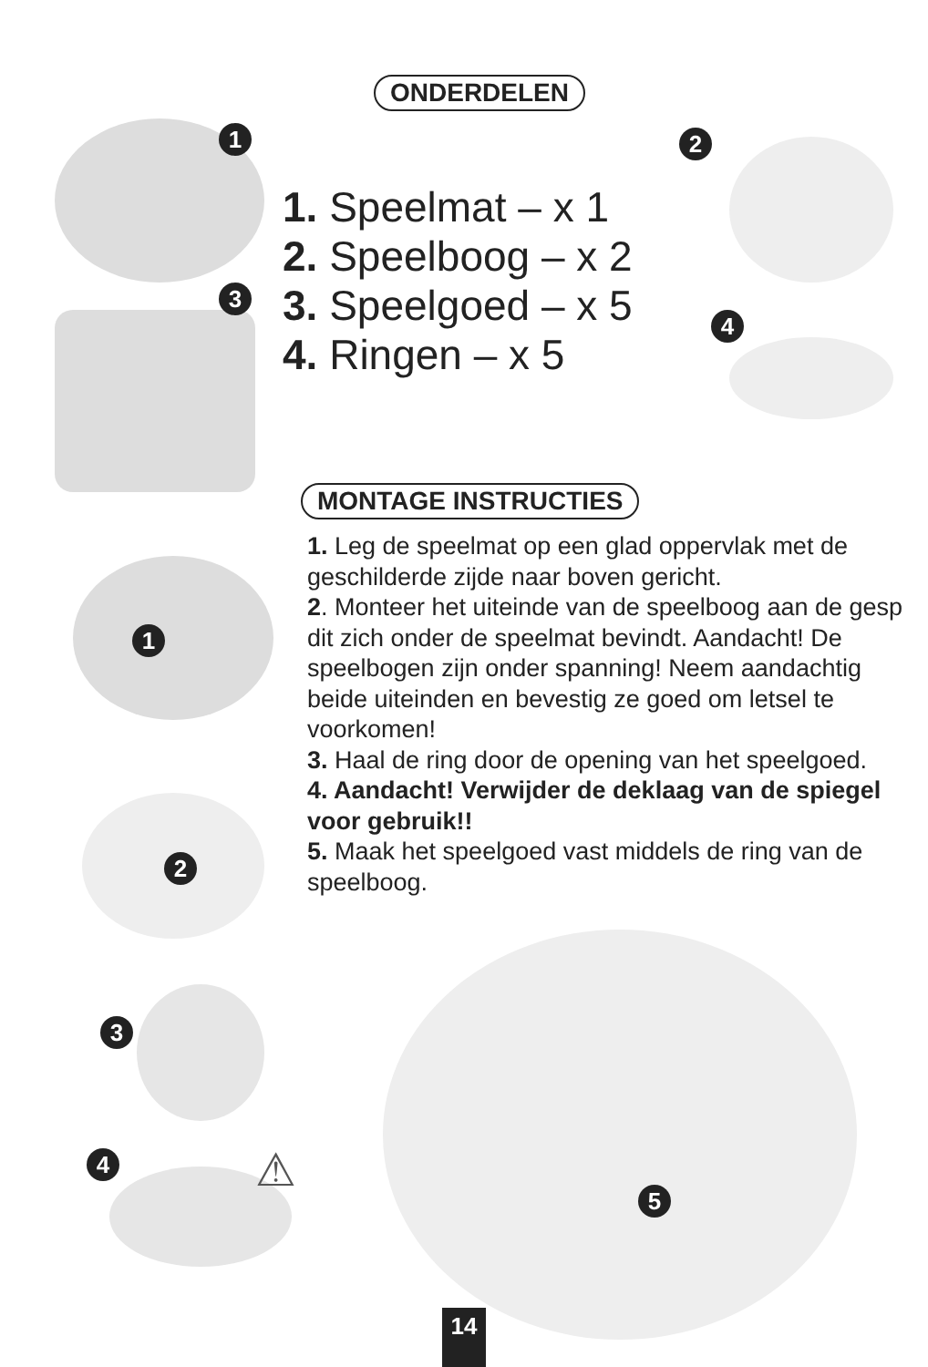ONDERDELEN
1 2
3
4
1. Speelmat – x 1
2. Speelboog – x 2
3. Speelgoed – x 5
4. Ringen – x 5
MONTAGE INSTRUCTIES
1. Leg de speelmat op een glad oppervlak met de geschilderde zijde naar boven gericht.
2. Monteer het uiteinde van de speelboog aan de gesp dit zich onder de speelmat bevindt. Aandacht! De speelbogen zijn onder spanning! Neem aandachtig beide uiteinden en bevestig ze goed om letsel te voorkomen!
3. Haal de ring door de opening van het speelgoed.
4. Aandacht! Verwijder de deklaag van de spiegel voor gebruik!!
5. Maak het speelgoed vast middels de ring van de speelboog.
1
2
3
4 ⚠ 5
14